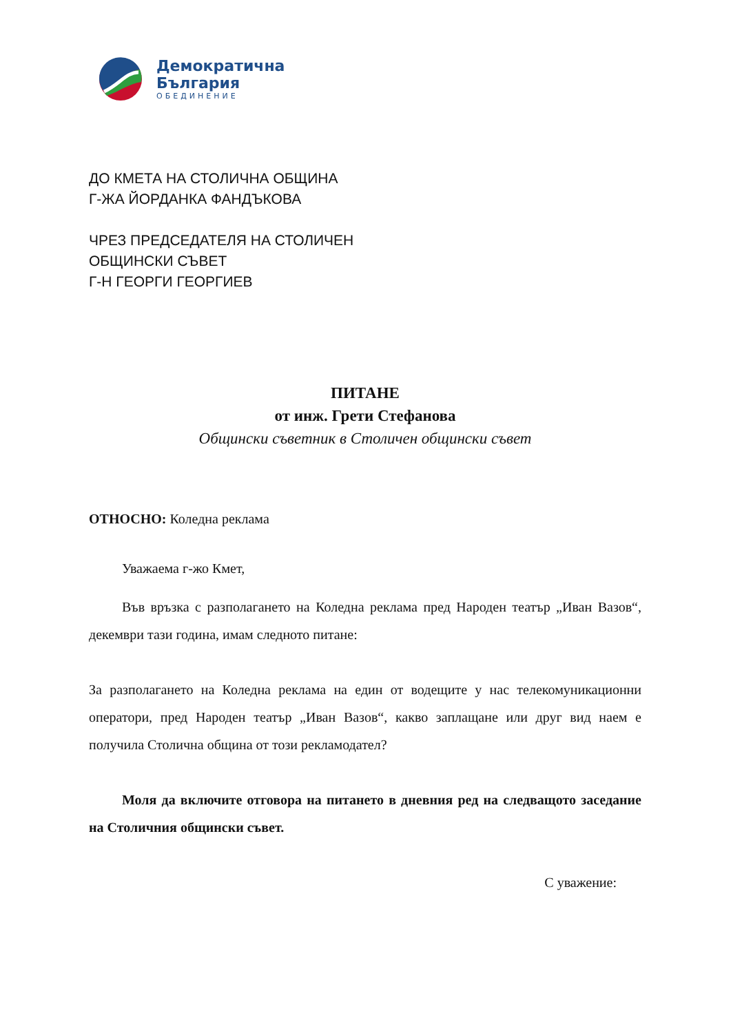Демократична
България
ОБЕДИНЕНИЕ
ДО КМЕТА НА СТОЛИЧНА ОБЩИНА
Г-ЖА ЙОРДАНКА ФАНДЪКОВА
ЧРЕЗ ПРЕДСЕДАТЕЛЯ НА СТОЛИЧЕН
ОБЩИНСКИ СЪВЕТ
Г-Н ГЕОРГИ ГЕОРГИЕВ
ПИТАНЕ
от инж. Грети Стефанова
Общински съветник в Столичен общински съвет
ОТНОСНО: Коледна реклама
Уважаема г-жо Кмет,
Във връзка с разполагането на Коледна реклама пред Народен театър „Иван Вазов“, декември тази година, имам следното питане:
За разполагането на Коледна реклама на един от водещите у нас телекомуникационни оператори, пред Народен театър „Иван Вазов“, какво заплащане или друг вид наем е получила Столична община от този рекламодател?
Моля да включите отговора на питането в дневния ред на следващото заседание на Столичния общински съвет.
С уважение: